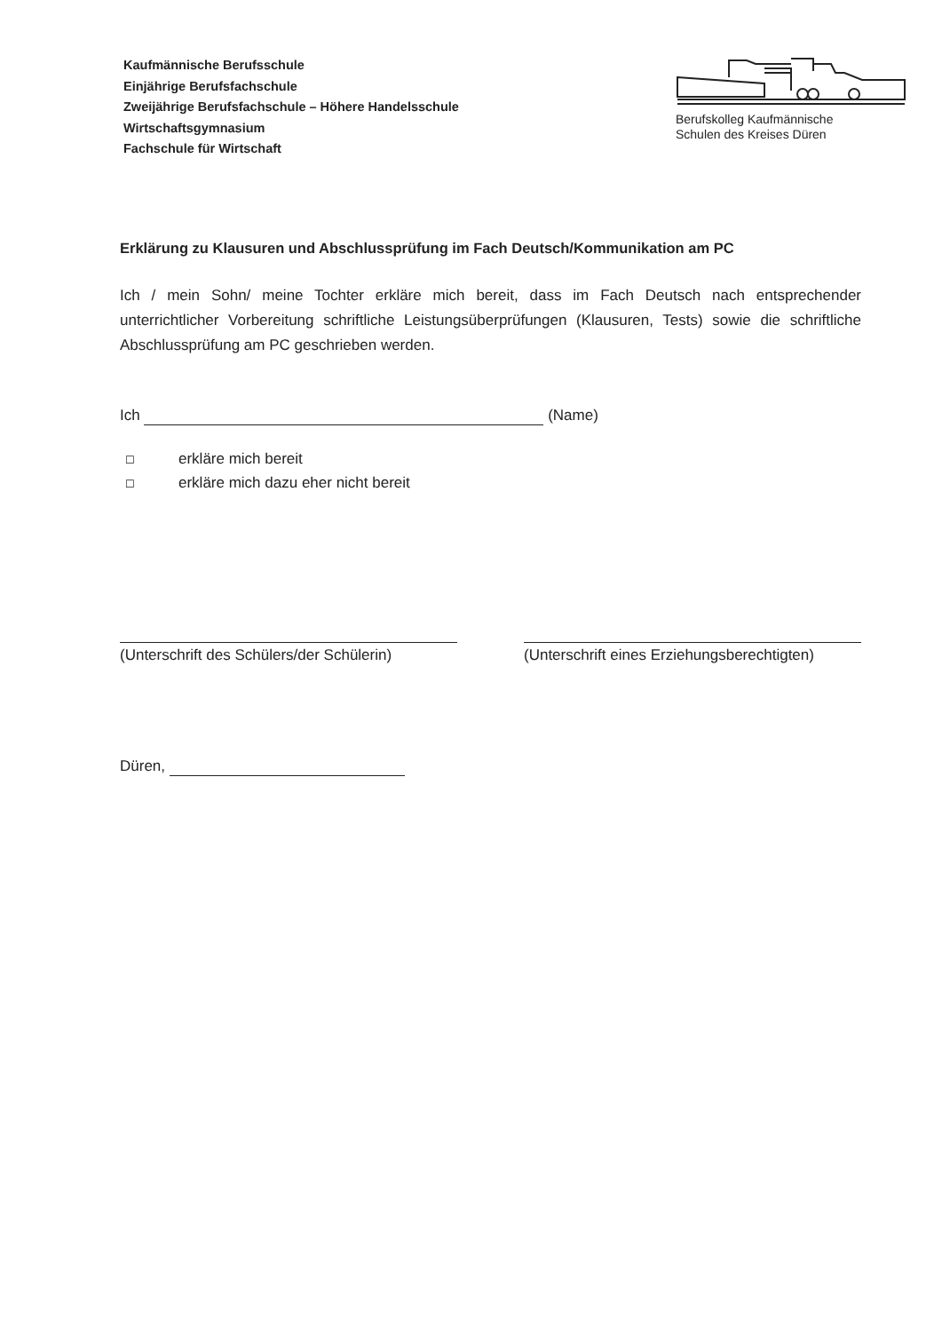Kaufmännische Berufsschule
Einjährige Berufsfachschule
Zweijährige Berufsfachschule – Höhere Handelsschule
Wirtschaftsgymnasium
Fachschule für Wirtschaft
Berufskolleg Kaufmännische
Schulen des Kreises Düren
Erklärung zu Klausuren und Abschlussprüfung im Fach Deutsch/Kommunikation am PC
Ich / mein Sohn/ meine Tochter erkläre mich bereit, dass im Fach Deutsch nach entsprechender unterrichtlicher Vorbereitung schriftliche Leistungsüberprüfungen (Klausuren, Tests) sowie die schriftliche Abschlussprüfung am PC geschrieben werden.
Ich (Name)
☐ erkläre mich bereit
☐ erkläre mich dazu eher nicht bereit
(Unterschrift des Schülers/der Schülerin)
(Unterschrift eines Erziehungsberechtigten)
Düren,